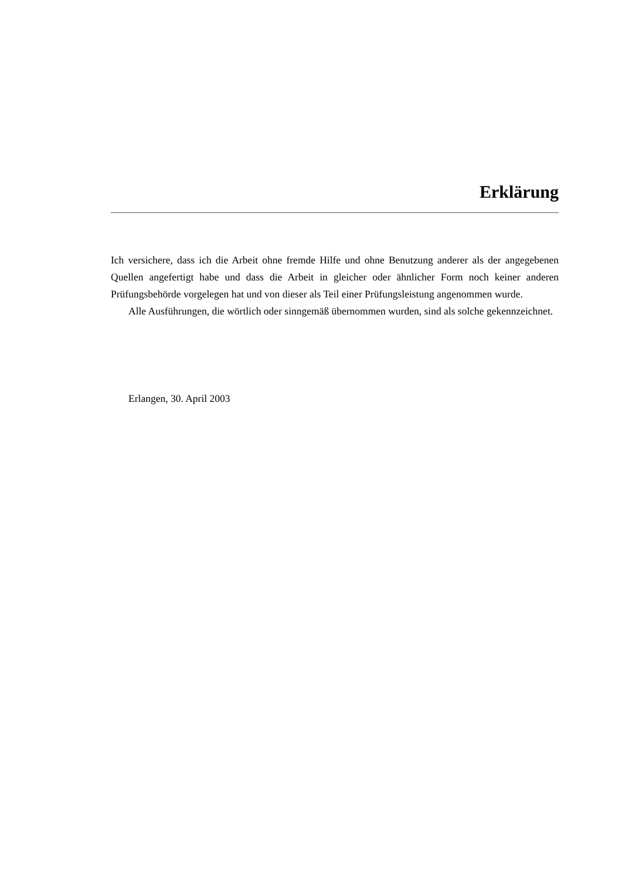Erklärung
Ich versichere, dass ich die Arbeit ohne fremde Hilfe und ohne Benutzung anderer als der angegebenen Quellen angefertigt habe und dass die Arbeit in gleicher oder ähnlicher Form noch keiner anderen Prüfungsbehörde vorgelegen hat und von dieser als Teil einer Prüfungsleistung angenommen wurde.
Alle Ausführungen, die wörtlich oder sinngemäß übernommen wurden, sind als solche gekennzeichnet.
Erlangen, 30. April 2003